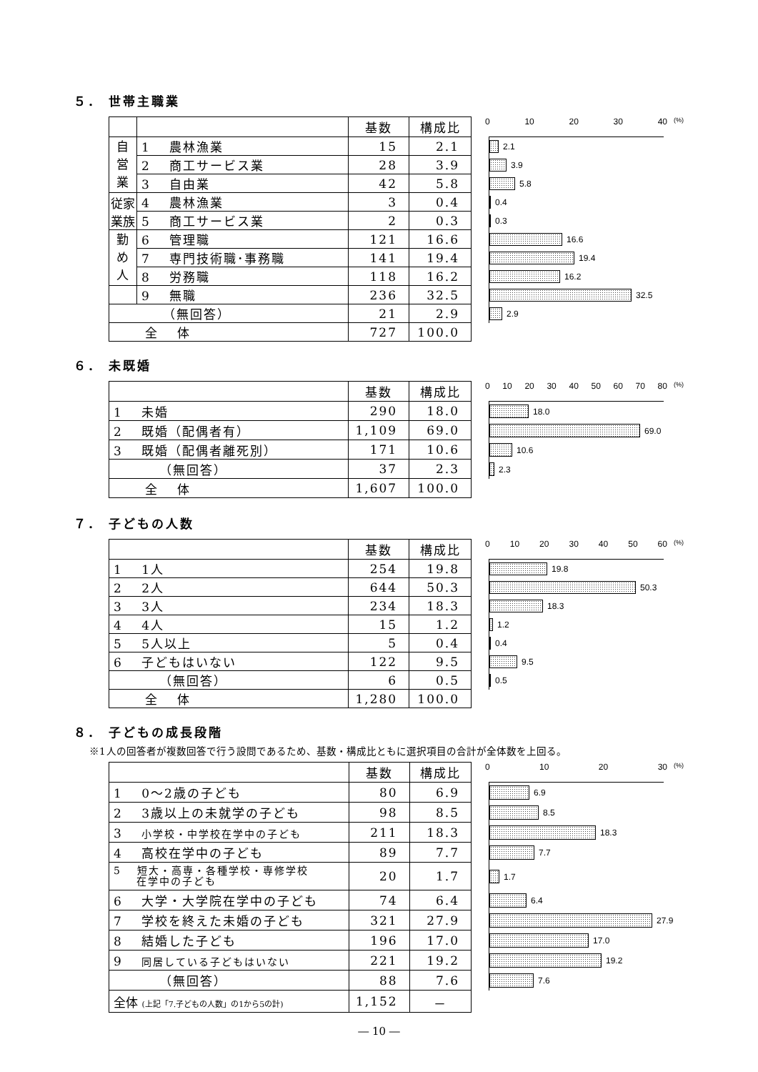５． 世帯主職業
| | | 基数 | 構成比 |
| 自 営 業 | 1 農林漁業 | 15 | 2.1 |
| | 2 商工サービス業 | 28 | 3.9 |
| | 3 自由業 | 42 | 5.8 |
| 従家 業族 | 4 農林漁業 | 3 | 0.4 |
| | 5 商工サービス業 | 2 | 0.3 |
| 勤 め 人 | 6 管理職 | 121 | 16.6 |
| | 7 専門技術職･事務職 | 141 | 19.4 |
| | 8 労務職 | 118 | 16.2 |
| | 9 無職 | 236 | 32.5 |
| （無回答） | | 21 | 2.9 |
| 全 体 | | 727 | 100.0 |
0 10 20 30 40
(%)
2.1
3.9
5.8
0.4
0.3
16.6
19.4
16.2
32.5
2.9
６． 未既婚
| | 基数 | 構成比 |
| 1 未婚 | 290 | 18.0 |
| 2 既婚（配偶者有） | 1,109 | 69.0 |
| 3 既婚（配偶者離死別） | 171 | 10.6 |
| （無回答） | 37 | 2.3 |
| 全 体 | 1,607 | 100.0 |
0 10 20 30 40 50 60 70 80
(%)
18.0
69.0
10.6
2.3
７． 子どもの人数
| | 基数 | 構成比 |
| 1 1人 | 254 | 19.8 |
| 2 2人 | 644 | 50.3 |
| 3 3人 | 234 | 18.3 |
| 4 4人 | 15 | 1.2 |
| 5 5人以上 | 5 | 0.4 |
| 6 子どもはいない | 122 | 9.5 |
| （無回答） | 6 | 0.5 |
| 全 体 | 1,280 | 100.0 |
0 10 20 30 40 50 60
(%)
19.8
50.3
18.3
1.2
0.4
9.5
0.5
８． 子どもの成長段階
※1人の回答者が複数回答で行う設問であるため、基数・構成比ともに選択項目の合計が全体数を上回る。
| | 基数 | 構成比 |
| 1 0～2歳の子ども | 80 | 6.9 |
| 2 3歳以上の未就学の子ども | 98 | 8.5 |
| 3 小学校・中学校在学中の子ども | 211 | 18.3 |
| 4 高校在学中の子ども | 89 | 7.7 |
| 5 短大・高専・各種学校・専修学校 在学中の子ども | 20 | 1.7 |
| 6 大学・大学院在学中の子ども | 74 | 6.4 |
| 7 学校を終えた未婚の子ども | 321 | 27.9 |
| 8 結婚した子ども | 196 | 17.0 |
| 9 同居している子どもはいない | 221 | 19.2 |
| （無回答） | 88 | 7.6 |
| 全体 (上記「7.子どもの人数」の1から5の計) | 1,152 | － |
0 10 20 30
(%)
6.9
8.5
18.3
7.7
1.7
6.4
27.9
17.0
19.2
7.6
― 10 ―